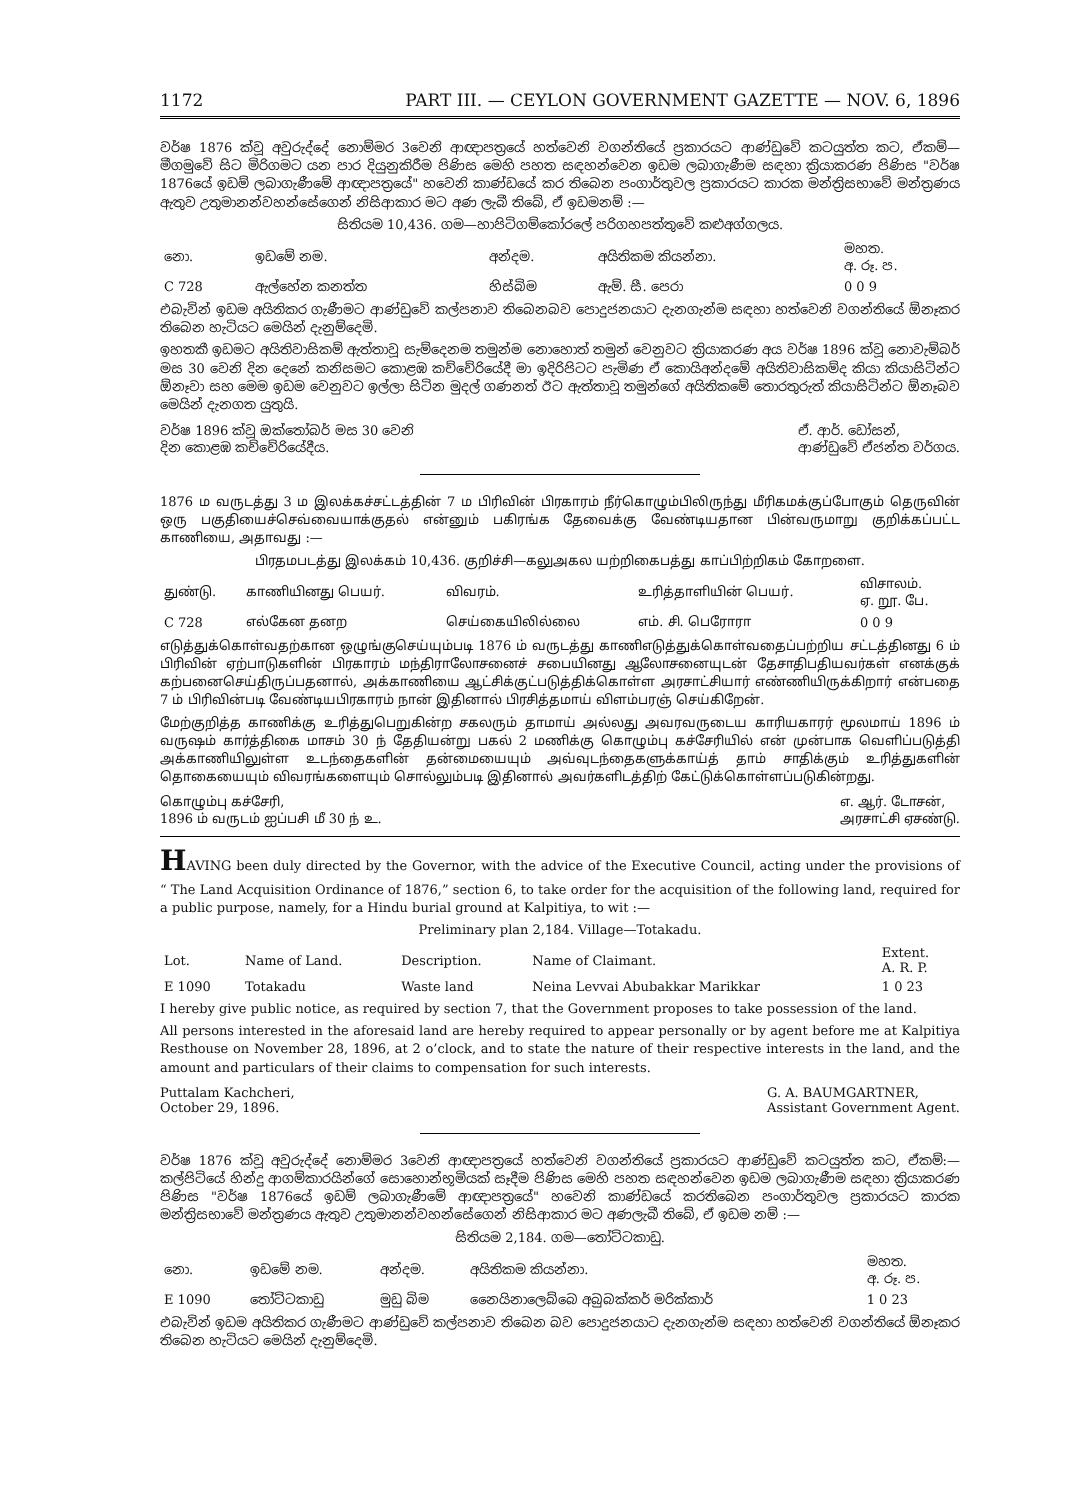1172 PART III. — CEYLON GOVERNMENT GAZETTE — NOV. 6, 1896
වර්ෂ 1876 ක්වූ අවුරුද්දේ නොම්මර 3වෙනි ආඥාපත්‍රයේ හත්වෙනි වගන්තියේ ප්‍රකාරයට ආණ්ඩුවේ කටයුත්ත කට, ඒකම්—මීගමුවේ සිට මිරිගමට යන පාර දියුනුකිරීම පිණිස මෙහි පහත සඳහන්වෙන ඉඩම ලබාගැණීම සඳහා ක්‍රියාකරණ පිණිස "වර්ෂ 1876යේ ඉඩම් ලබාගැණීමේ ආඥාපත්‍රයේ" හවෙනි කාණ්ඩයේ කර තිබෙන පංගාර්තුවල ප්‍රකාරයට කාරක මන්ත්‍රිසභාවේ මන්ත්‍රණය ඇතුව උතුමානන්වහන්සේගෙන් නිසිආකාර මට අණ ලැබී තිබේ, ඒ ඉඩමනම් :—
සිතියම 10,436. ගම—හාපිටිගම්කෝරලේ පරිගහපත්තුවේ කළුඅග්ගලය.
| නො. | ඉඩමේ නම. | අන්දම. | අයිතිකම කියන්නා. | මහත. අ. රූ. ප. |
| --- | --- | --- | --- | --- |
| C 728 | ඇල්හේන කනත්ත | හිස්බිම | ඇම්. සී. පෙරා | 0 0 9 |
එබැවින් ඉඩම අයිතිකර ගැණීමට ආණ්ඩුවේ කල්පනාව තිබෙනබව පොදුජනයාට දැනගැන්ම සඳහා හත්වෙනි වගන්තියේ ඕනෑකර තිබෙන හැටියට මෙයින් දැනුම්දෙමි.
ඉහතකී ඉඩමට අයිතිවාසිකම් ඇත්තාවූ සැම්දෙනම තමුන්ම නොහොත් තමුන් වෙනුවට ක්‍රියාකරණ අය වර්ෂ 1896 ක්වූ නොවැම්බර් මස 30 වෙනි දින දෙනේ කනිසමට කොළඹ කච්චේරියේදී මා ඉදිරිපිටට පැමිණ ඒ කොයිඅන්දමේ අයිතිවාසිකම්ද කියා කියාසිටින්ට ඕනෑවා සහ මෙම ඉඩම වෙනුවට ඉල්ලා සිටින මුදල් ගණනත් ඊට ඇත්තාවූ තමුන්ගේ අයිතිකමේ තොරතුරුත් කියාසිටින්ට ඕනෑබව මෙයින් දැනගත යුතුයි.
වර්ෂ 1896 ක්වූ ඔක්තෝබර් මස 30 වෙනි
දින කොළඹ කච්චේරියේදීය. ඒ. ආර්. ඩෝසන්,
ආණ්ඩුවේ ඒජන්ත වර්ගය.
1876 ம வருடத்து 3 ம இலக்கச்சட்டத்தின் 7 ம பிரிவின் பிரகாரம் நீர்கொழும்பிலிருந்து மீரிகமக்குப்போகும் தெருவின் ஒரு பகுதியைச்செவ்வையாக்குதல் என்னும் பகிரங்க தேவைக்கு வேண்டியதான பின்வருமாறு குறிக்கப்பட்ட காணியை, அதாவது :—
பிரதமபடத்து இலக்கம் 10,436. குறிச்சி—கலுஅகல யற்றிகைபத்து காப்பிற்றிகம் கோறளை.
| துண்டு. | காணியினது பெயர். | விவரம். | உரித்தாளியின் பெயர். | விசாலம். ஏ. றூ. பே. |
| --- | --- | --- | --- | --- |
| C 728 | எல்கேன தனற | செய்கையிலில்லை | எம். சி. பெரோரா | 0 0 9 |
எடுத்துக்கொள்வதற்கான ஒழுங்குசெய்யும்படி 1876 ம் வருடத்து காணிஎடுத்துக்கொள்வதைப்பற்றிய சட்டத்தினது 6 ம் பிரிவின் ஏற்பாடுகளின் பிரகாரம் மந்திராலோசனைச் சபையினது ஆலோசனையுடன் தேசாதிபதியவர்கள் எனக்குக் கற்பனைசெய்திருப்பதனால், அக்காணியை ஆட்சிக்குட்படுத்திக்கொள்ள அரசாட்சியார் எண்ணியிருக்கிறார் என்பதை 7 ம் பிரிவின்படி வேண்டியபிரகாரம் நான் இதினால் பிரசித்தமாய் விளம்பரஞ் செய்கிறேன்.
மேற்குறித்த காணிக்கு உரித்துபெறுகின்ற சகலரும் தாமாய் அல்லது அவரவருடைய காரியகாரர் மூலமாய் 1896 ம் வருஷம் கார்த்திகை மாசம் 30 ந் தேதியன்று பகல் 2 மணிக்கு கொழும்பு கச்சேரியில் என் முன்பாக வெளிப்படுத்தி அக்காணியிலுள்ள உடந்தைகளின் தன்மையையும் அவ்வுடந்தைகளுக்காய்த் தாம் சாதிக்கும் உரித்துகளின் தொகையையும் விவரங்களையும் சொல்லும்படி இதினால் அவர்களிடத்திற் கேட்டுக்கொள்ளப்படுகின்றது.
கொழும்பு கச்சேரி,
1896 ம் வருடம் ஐப்பசி மீ 30 ந் உ. எ. ஆர். டோசன்,
அரசாட்சி ஏசண்டு.
HAVING been duly directed by the Governor, with the advice of the Executive Council, acting under the provisions of “ The Land Acquisition Ordinance of 1876,” section 6, to take order for the acquisition of the following land, required for a public purpose, namely, for a Hindu burial ground at Kalpitiya, to wit :—
Preliminary plan 2,184. Village—Totakadu.
| Lot. | Name of Land. | Description. | Name of Claimant. | Extent. A. R. P. |
| --- | --- | --- | --- | --- |
| E 1090 | Totakadu | Waste land | Neina Levvai Abubakkar Marikkar | 1 0 23 |
I hereby give public notice, as required by section 7, that the Government proposes to take possession of the land.
All persons interested in the aforesaid land are hereby required to appear personally or by agent before me at Kalpitiya Resthouse on November 28, 1896, at 2 o’clock, and to state the nature of their respective interests in the land, and the amount and particulars of their claims to compensation for such interests.
Puttalam Kachcheri,
October 29, 1896. G. A. BAUMGARTNER,
Assistant Government Agent.
වර්ෂ 1876 ක්වූ අවුරුද්දේ නොම්මර 3වෙනි ආඥාපත්‍රයේ හත්වෙනි වගන්තියේ ප්‍රකාරයට ආණ්ඩුවේ කටයුත්ත කට, ඒකම්:—කල්පිටියේ හින්දු ආගම්කාරයින්ගේ සොහොන්භූමියක් සෑදීම පිණිස මෙහි පහත සඳහන්වෙන ඉඩම ලබාගැණීම සඳහා ක්‍රියාකරණ පිණිස "වර්ෂ 1876යේ ඉඩම් ලබාගැණීමේ ආඥාපත්‍රයේ" හවෙනි කාණ්ඩයේ කරතිබෙන පංගාර්තුවල ප්‍රකාරයට කාරක මන්ත්‍රිසභාවේ මන්ත්‍රණය ඇතුව උතුමානන්වහන්සේගෙන් නිසිආකාර මට අණලැබී තිබේ, ඒ ඉඩම නම් :—
සිතියම 2,184. ගම—තෝට්ටකාඩු.
| නො. | ඉඩමේ නම. | අන්දම. | අයිතිකම කියන්නා. | මහත. අ. රූ. ප. |
| --- | --- | --- | --- | --- |
| E 1090 | තෝට්ටකාඩු | මුඩු බිම | නෛයිනාලෙබ්බෙ අබුබක්කර් මරික්කාර් | 1 0 23 |
එබැවින් ඉඩම අයිතිකර ගැණීමට ආණ්ඩුවේ කල්පනාව තිබෙන බව පොදුජනයාට දැනගැන්ම සඳහා හත්වෙනි වගන්තියේ ඕනෑකර තිබෙන හැටියට මෙයින් දැනුම්දෙමි.